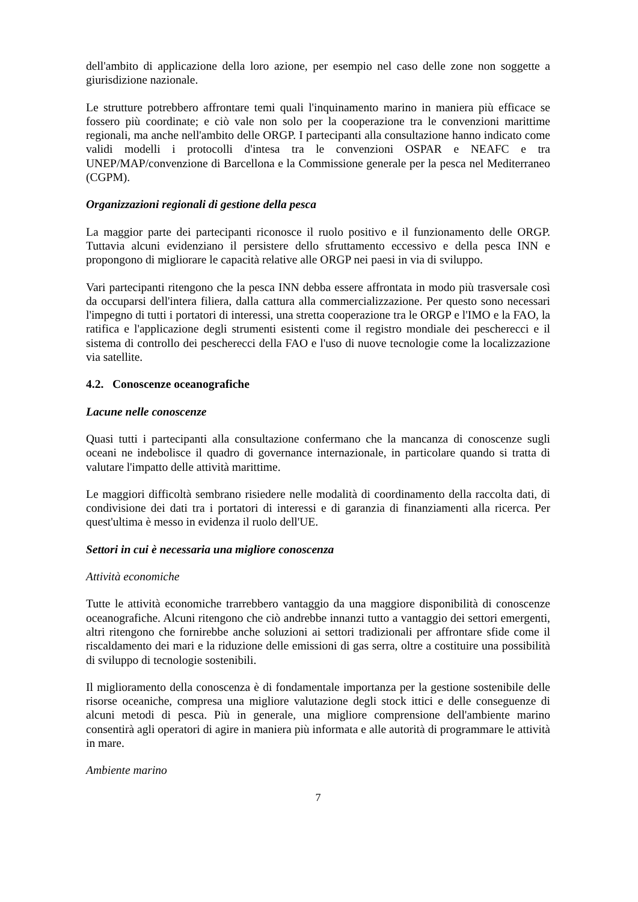dell'ambito di applicazione della loro azione, per esempio nel caso delle zone non soggette a giurisdizione nazionale.
Le strutture potrebbero affrontare temi quali l'inquinamento marino in maniera più efficace se fossero più coordinate; e ciò vale non solo per la cooperazione tra le convenzioni marittime regionali, ma anche nell'ambito delle ORGP. I partecipanti alla consultazione hanno indicato come validi modelli i protocolli d'intesa tra le convenzioni OSPAR e NEAFC e tra UNEP/MAP/convenzione di Barcellona e la Commissione generale per la pesca nel Mediterraneo (CGPM).
Organizzazioni regionali di gestione della pesca
La maggior parte dei partecipanti riconosce il ruolo positivo e il funzionamento delle ORGP. Tuttavia alcuni evidenziano il persistere dello sfruttamento eccessivo e della pesca INN e propongono di migliorare le capacità relative alle ORGP nei paesi in via di sviluppo.
Vari partecipanti ritengono che la pesca INN debba essere affrontata in modo più trasversale così da occuparsi dell'intera filiera, dalla cattura alla commercializzazione. Per questo sono necessari l'impegno di tutti i portatori di interessi, una stretta cooperazione tra le ORGP e l'IMO e la FAO, la ratifica e l'applicazione degli strumenti esistenti come il registro mondiale dei pescherecci e il sistema di controllo dei pescherecci della FAO e l'uso di nuove tecnologie come la localizzazione via satellite.
4.2. Conoscenze oceanografiche
Lacune nelle conoscenze
Quasi tutti i partecipanti alla consultazione confermano che la mancanza di conoscenze sugli oceani ne indebolisce il quadro di governance internazionale, in particolare quando si tratta di valutare l'impatto delle attività marittime.
Le maggiori difficoltà sembrano risiedere nelle modalità di coordinamento della raccolta dati, di condivisione dei dati tra i portatori di interessi e di garanzia di finanziamenti alla ricerca. Per quest'ultima è messo in evidenza il ruolo dell'UE.
Settori in cui è necessaria una migliore conoscenza
Attività economiche
Tutte le attività economiche trarrebbero vantaggio da una maggiore disponibilità di conoscenze oceanografiche. Alcuni ritengono che ciò andrebbe innanzi tutto a vantaggio dei settori emergenti, altri ritengono che fornirebbe anche soluzioni ai settori tradizionali per affrontare sfide come il riscaldamento dei mari e la riduzione delle emissioni di gas serra, oltre a costituire una possibilità di sviluppo di tecnologie sostenibili.
Il miglioramento della conoscenza è di fondamentale importanza per la gestione sostenibile delle risorse oceaniche, compresa una migliore valutazione degli stock ittici e delle conseguenze di alcuni metodi di pesca. Più in generale, una migliore comprensione dell'ambiente marino consentirà agli operatori di agire in maniera più informata e alle autorità di programmare le attività in mare.
Ambiente marino
7